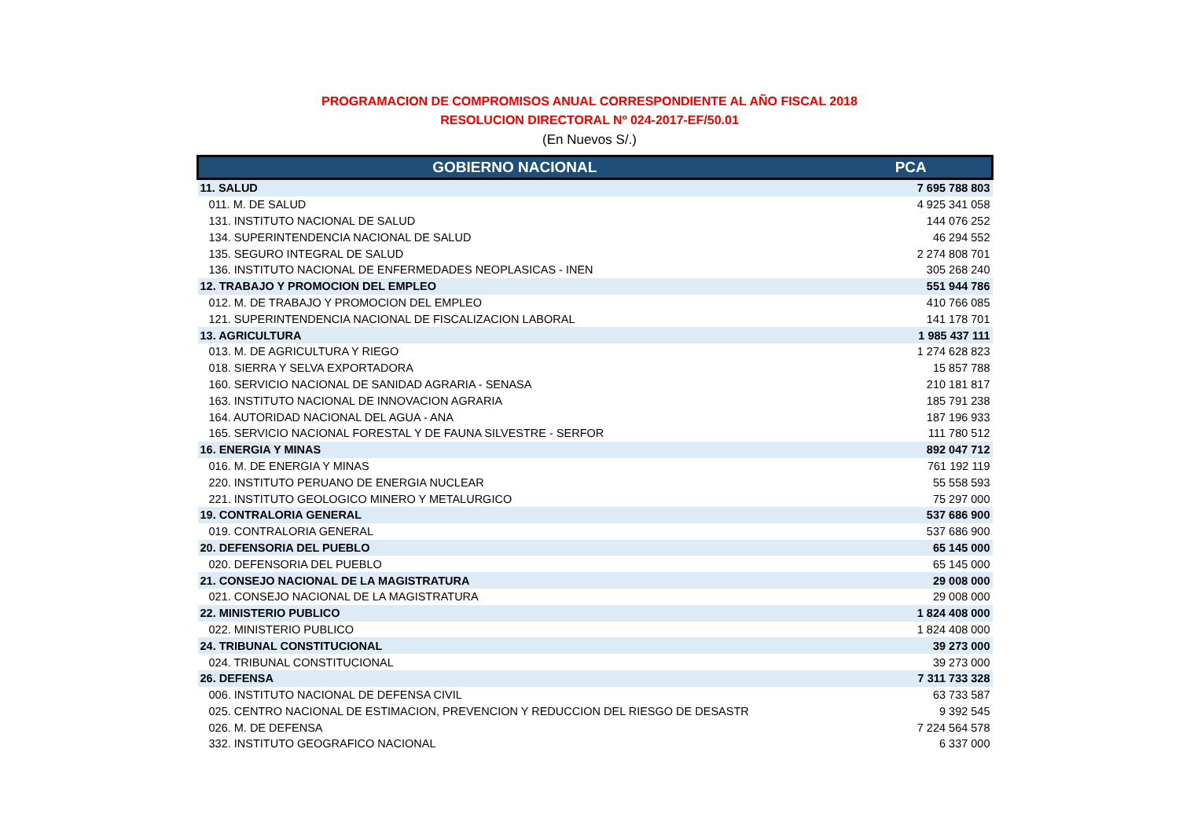PROGRAMACION DE COMPROMISOS ANUAL CORRESPONDIENTE AL AÑO FISCAL 2018
RESOLUCION DIRECTORAL Nº 024-2017-EF/50.01
(En Nuevos S/.)
| GOBIERNO NACIONAL | PCA |
| --- | --- |
| 11. SALUD | 7 695 788 803 |
| 011. M. DE SALUD | 4 925 341 058 |
| 131. INSTITUTO NACIONAL DE SALUD | 144 076 252 |
| 134. SUPERINTENDENCIA NACIONAL DE SALUD | 46 294 552 |
| 135. SEGURO INTEGRAL DE SALUD | 2 274 808 701 |
| 136. INSTITUTO NACIONAL DE ENFERMEDADES NEOPLASICAS - INEN | 305 268 240 |
| 12. TRABAJO Y PROMOCION DEL EMPLEO | 551 944 786 |
| 012. M. DE TRABAJO Y PROMOCION DEL EMPLEO | 410 766 085 |
| 121. SUPERINTENDENCIA NACIONAL DE FISCALIZACION LABORAL | 141 178 701 |
| 13. AGRICULTURA | 1 985 437 111 |
| 013. M. DE AGRICULTURA Y RIEGO | 1 274 628 823 |
| 018. SIERRA Y SELVA EXPORTADORA | 15 857 788 |
| 160. SERVICIO NACIONAL DE SANIDAD AGRARIA - SENASA | 210 181 817 |
| 163. INSTITUTO NACIONAL DE INNOVACION AGRARIA | 185 791 238 |
| 164. AUTORIDAD NACIONAL DEL AGUA - ANA | 187 196 933 |
| 165. SERVICIO NACIONAL FORESTAL Y DE FAUNA SILVESTRE - SERFOR | 111 780 512 |
| 16. ENERGIA Y MINAS | 892 047 712 |
| 016. M. DE ENERGIA Y MINAS | 761 192 119 |
| 220. INSTITUTO PERUANO DE ENERGIA NUCLEAR | 55 558 593 |
| 221. INSTITUTO GEOLOGICO MINERO Y METALURGICO | 75 297 000 |
| 19. CONTRALORIA GENERAL | 537 686 900 |
| 019. CONTRALORIA GENERAL | 537 686 900 |
| 20. DEFENSORIA DEL PUEBLO | 65 145 000 |
| 020. DEFENSORIA DEL PUEBLO | 65 145 000 |
| 21. CONSEJO NACIONAL DE LA MAGISTRATURA | 29 008 000 |
| 021. CONSEJO NACIONAL DE LA MAGISTRATURA | 29 008 000 |
| 22. MINISTERIO PUBLICO | 1 824 408 000 |
| 022. MINISTERIO PUBLICO | 1 824 408 000 |
| 24. TRIBUNAL CONSTITUCIONAL | 39 273 000 |
| 024. TRIBUNAL CONSTITUCIONAL | 39 273 000 |
| 26. DEFENSA | 7 311 733 328 |
| 006. INSTITUTO NACIONAL DE DEFENSA CIVIL | 63 733 587 |
| 025. CENTRO NACIONAL DE ESTIMACION, PREVENCION Y REDUCCION DEL RIESGO DE DESASTR | 9 392 545 |
| 026. M. DE DEFENSA | 7 224 564 578 |
| 332. INSTITUTO GEOGRAFICO NACIONAL | 6 337 000 |